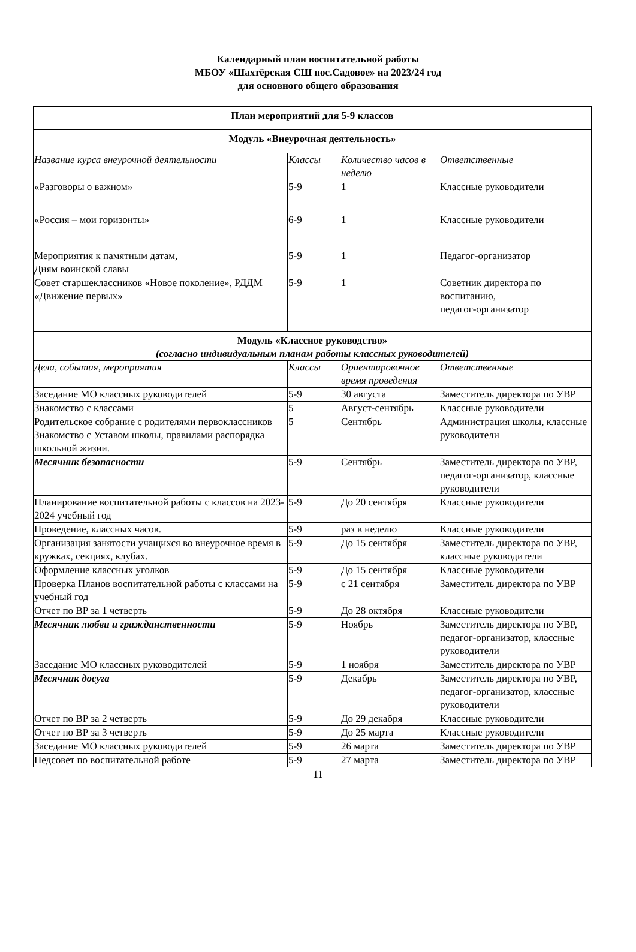Календарный план воспитательной работы
МБОУ «Шахтёрская СШ пос.Садовое» на 2023/24 год
для основного общего образования
| План мероприятий для 5-9 классов | | | |
| Модуль «Внеурочная деятельность» | | | |
| Название курса внеурочной деятельности | Классы | Количество часов в неделю | Ответственные |
| «Разговоры о важном» | 5-9 | 1 | Классные руководители |
| «Россия – мои горизонты» | 6-9 | 1 | Классные руководители |
| Мероприятия к памятным датам, Дням воинской славы | 5-9 | 1 | Педагог-организатор |
| Совет старшеклассников «Новое поколение», РДДМ «Движение первых» | 5-9 | 1 | Советник директора по воспитанию, педагог-организатор |
| Модуль «Классное руководство» (согласно индивидуальным планам работы классных руководителей) | | | |
| Дела, события, мероприятия | Классы | Ориентировочное время проведения | Ответственные |
| Заседание МО классных руководителей | 5-9 | 30 августа | Заместитель директора по УВР |
| Знакомство с классами | 5 | Август-сентябрь | Классные руководители |
| Родительское собрание с родителями первоклассников Знакомство с Уставом школы, правилами распорядка школьной жизни. | 5 | Сентябрь | Администрация школы, классные руководители |
| Месячник безопасности | 5-9 | Сентябрь | Заместитель директора по УВР, педагог-организатор, классные руководители |
| Планирование воспитательной работы с классов на 2023-2024 учебный год | 5-9 | До 20 сентября | Классные руководители |
| Проведение, классных часов. | 5-9 | раз в неделю | Классные руководители |
| Организация занятости учащихся во внеурочное время в кружках, секциях, клубах. | 5-9 | До 15 сентября | Заместитель директора по УВР, классные руководители |
| Оформление классных уголков | 5-9 | До 15 сентября | Классные руководители |
| Проверка Планов воспитательной работы с классами на учебный год | 5-9 | с 21 сентября | Заместитель директора по УВР |
| Отчет по ВР за 1 четверть | 5-9 | До 28 октября | Классные руководители |
| Месячник любви и гражданственности | 5-9 | Ноябрь | Заместитель директора по УВР, педагог-организатор, классные руководители |
| Заседание МО классных руководителей | 5-9 | 1 ноября | Заместитель директора по УВР |
| Месячник досуга | 5-9 | Декабрь | Заместитель директора по УВР, педагог-организатор, классные руководители |
| Отчет по ВР за 2 четверть | 5-9 | До 29 декабря | Классные руководители |
| Отчет по ВР за 3 четверть | 5-9 | До 25 марта | Классные руководители |
| Заседание МО классных руководителей | 5-9 | 26 марта | Заместитель директора по УВР |
| Педсовет по воспитательной работе | 5-9 | 27 марта | Заместитель директора по УВР |
11